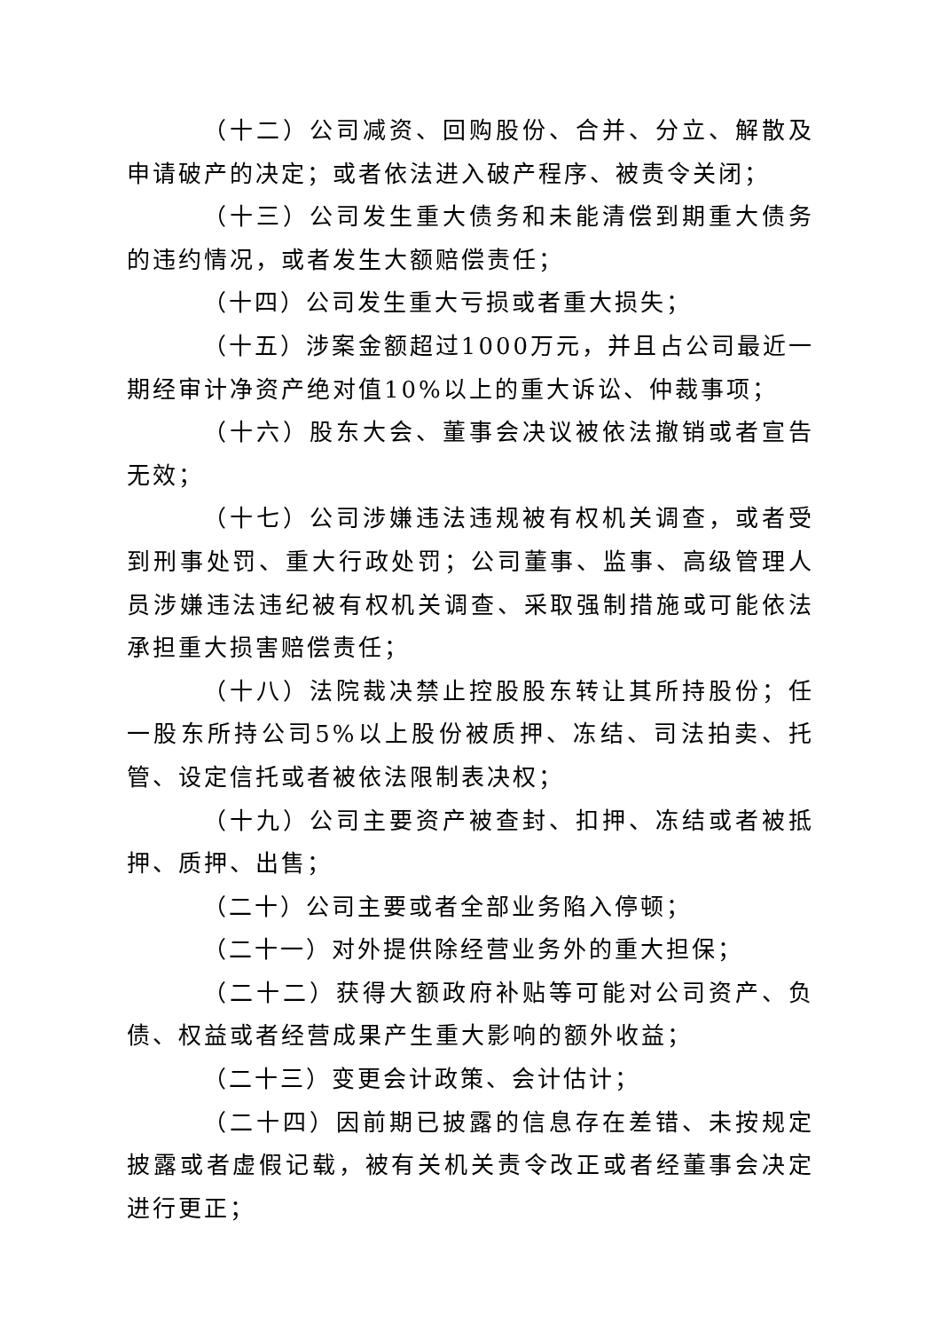（十二）公司减资、回购股份、合并、分立、解散及申请破产的决定；或者依法进入破产程序、被责令关闭；
（十三）公司发生重大债务和未能清偿到期重大债务的违约情况，或者发生大额赔偿责任；
（十四）公司发生重大亏损或者重大损失；
（十五）涉案金额超过1000万元，并且占公司最近一期经审计净资产绝对值10%以上的重大诉讼、仲裁事项；
（十六）股东大会、董事会决议被依法撤销或者宣告无效；
（十七）公司涉嫌违法违规被有权机关调查，或者受到刑事处罚、重大行政处罚；公司董事、监事、高级管理人员涉嫌违法违纪被有权机关调查、采取强制措施或可能依法承担重大损害赔偿责任；
（十八）法院裁决禁止控股股东转让其所持股份；任一股东所持公司5%以上股份被质押、冻结、司法拍卖、托管、设定信托或者被依法限制表决权；
（十九）公司主要资产被查封、扣押、冻结或者被抵押、质押、出售；
（二十）公司主要或者全部业务陷入停顿；
（二十一）对外提供除经营业务外的重大担保；
（二十二）获得大额政府补贴等可能对公司资产、负债、权益或者经营成果产生重大影响的额外收益；
（二十三）变更会计政策、会计估计；
（二十四）因前期已披露的信息存在差错、未按规定披露或者虚假记载，被有关机关责令改正或者经董事会决定进行更正；